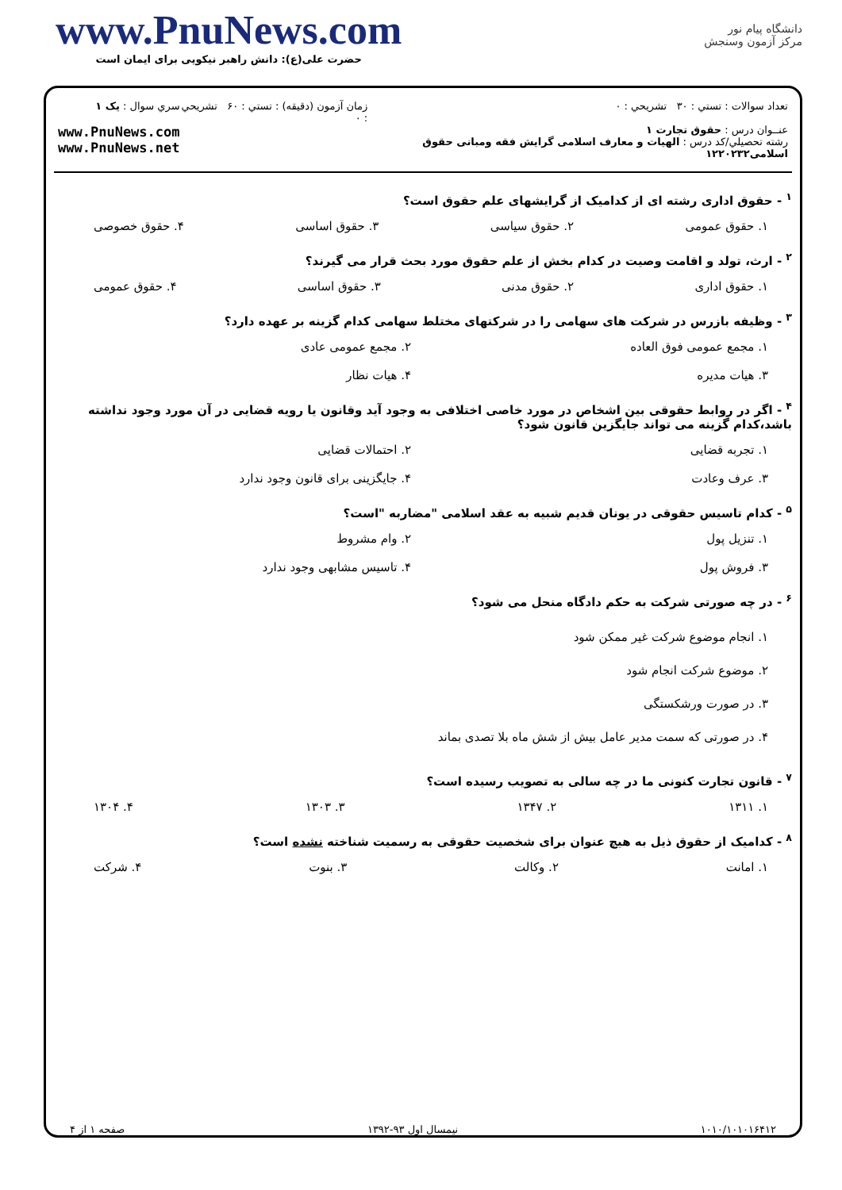www.PnuNews.com
حضرت علی(ع): دانش راهبر نیکویی برای ایمان است
دانشگاه پیام نور
مرکز آزمون وسنجش
تعداد سوالات : تستي : ۳۰ تشريحي : ۰
عنــوان درس : حقوق تجارت ۱
رشته تحصيلي/کد درس : الهیات و معارف اسلامی گرایش فقه ومبانی حقوق اسلامی۱۲۲۰۲۳۲
زمان آزمون (دقيقه) : تستي : ۶۰ تشريحي : ۰
سري سوال : يک ۱
www.PnuNews.com
www.PnuNews.net
<sup>۱</sup> - حقوق اداری رشته ای از کدامیک از گرایشهای علم حقوق است؟
۱. حقوق عمومی ۲. حقوق سیاسی ۳. حقوق اساسی ۴. حقوق خصوصی
<sup>۲</sup> - ارث، تولد و اقامت وصیت در کدام بخش از علم حقوق مورد بحث قرار می گیرند؟
۱. حقوق اداری ۲. حقوق مدنی ۳. حقوق اساسی ۴. حقوق عمومی
<sup>۳</sup> - وظیفه بازرس در شرکت های سهامی را در شرکتهای مختلط سهامی کدام گزینه بر عهده دارد؟
۱. مجمع عمومی فوق العاده ۲. مجمع عمومی عادی ۳. هیات مدیره ۴. هیات نظار
<sup>۴</sup> - اگر در روابط حقوقی بین اشخاص در مورد خاصی اختلافی به وجود آید وقانون یا رویه قضایی در آن مورد وجود نداشته باشد،کدام گزینه می تواند جایگزین قانون شود؟
۱. تجربه قضایی ۲. احتمالات قضایی ۳. عرف وعادت ۴. جایگزینی برای قانون وجود ندارد
<sup>۵</sup> - کدام تاسیس حقوقی در یونان قدیم شبیه به عقد اسلامی "مضاربه "است؟
۱. تنزیل پول ۲. وام مشروط ۳. فروش پول ۴. تاسیس مشابهی وجود ندارد
<sup>۶</sup> - در چه صورتی شرکت به حکم دادگاه منحل می شود؟
۱. انجام موضوع شرکت غیر ممکن شود
۲. موضوع شرکت انجام شود
۳. در صورت ورشکستگی
۴. در صورتی که سمت مدیر عامل بیش از شش ماه بلا تصدی بماند
<sup>۷</sup> - قانون تجارت کنونی ما در چه سالی به تصویب رسیده است؟
۱. ۱۳۱۱ ۲. ۱۳۴۷ ۳. ۱۳۰۳ ۴. ۱۳۰۴
<sup>۸</sup> - کدامیک از حقوق ذیل به هیچ عنوان برای شخصیت حقوقی به رسمیت شناخته نشده است؟
۱. امانت ۲. وکالت ۳. بنوت ۴. شرکت
۱۰۱۰/۱۰۱۰۱۶۴۱۲ نیمسال اول ۹۳-۱۳۹۲ صفحه ۱ از ۴